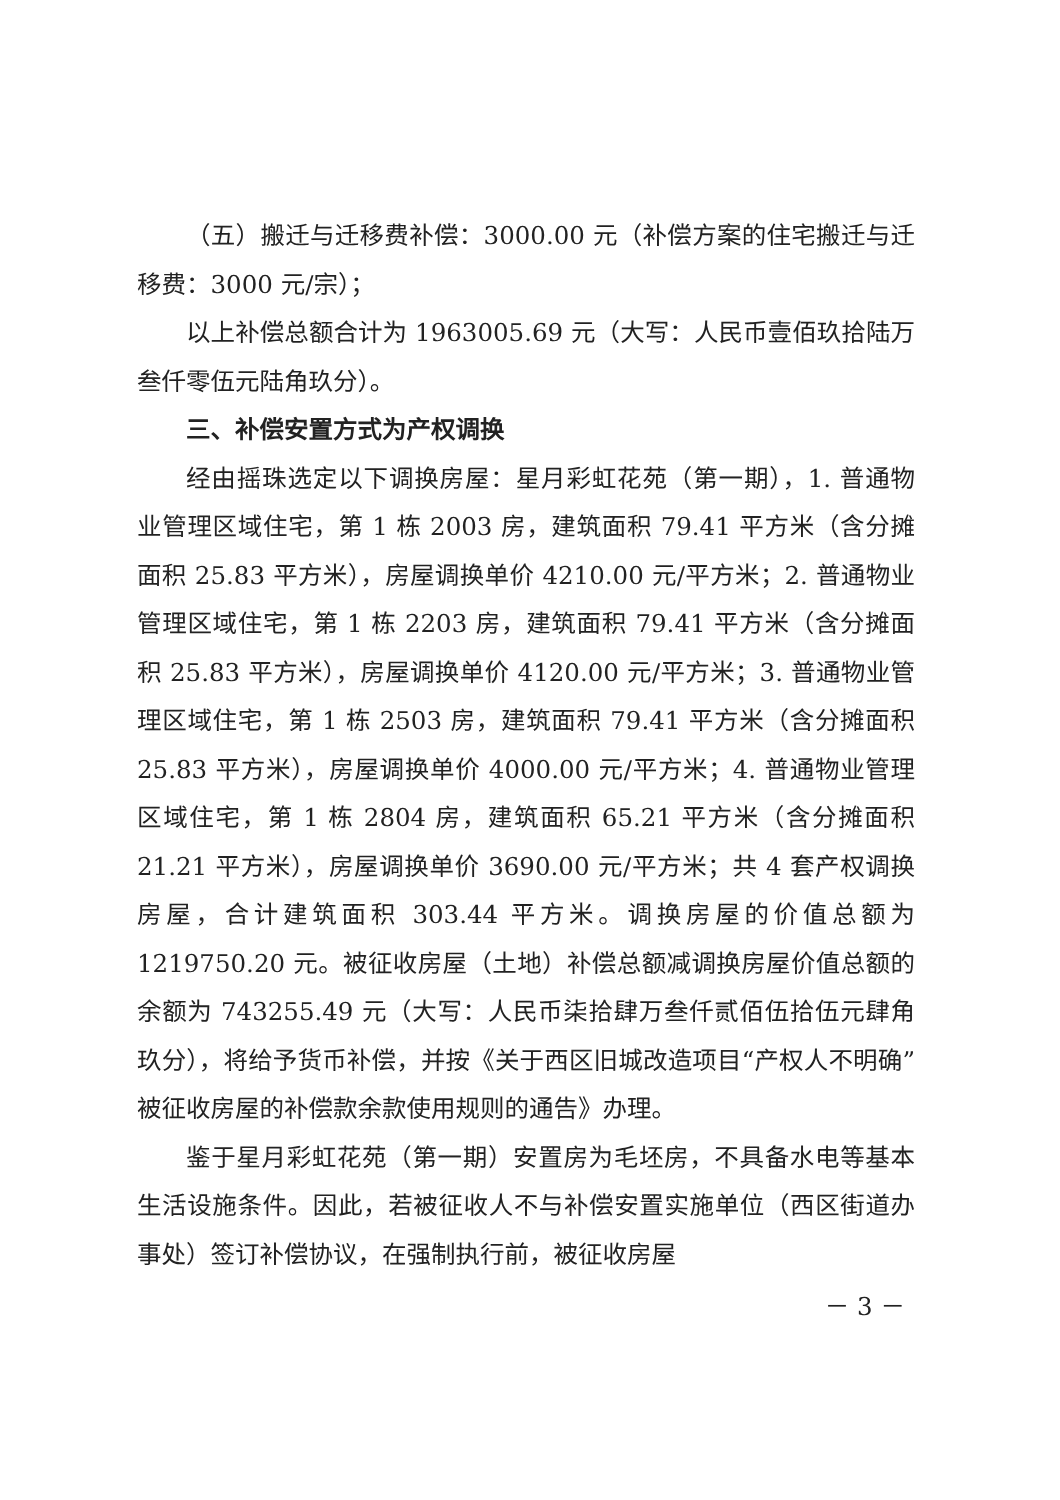（五）搬迁与迁移费补偿：3000.00 元（补偿方案的住宅搬迁与迁移费：3000 元/宗）；
以上补偿总额合计为 1963005.69 元（大写：人民币壹佰玖拾陆万叁仟零伍元陆角玖分）。
三、补偿安置方式为产权调换
经由摇珠选定以下调换房屋：星月彩虹花苑（第一期），1. 普通物业管理区域住宅，第 1 栋 2003 房，建筑面积 79.41 平方米（含分摊面积 25.83 平方米），房屋调换单价 4210.00 元/平方米；2. 普通物业管理区域住宅，第 1 栋 2203 房，建筑面积 79.41 平方米（含分摊面积 25.83 平方米），房屋调换单价 4120.00 元/平方米；3. 普通物业管理区域住宅，第 1 栋 2503 房，建筑面积 79.41 平方米（含分摊面积 25.83 平方米），房屋调换单价 4000.00 元/平方米；4. 普通物业管理区域住宅，第 1 栋 2804 房，建筑面积 65.21 平方米（含分摊面积 21.21 平方米），房屋调换单价 3690.00 元/平方米；共 4 套产权调换房屋，合计建筑面积 303.44 平方米。调换房屋的价值总额为 1219750.20 元。被征收房屋（土地）补偿总额减调换房屋价值总额的余额为 743255.49 元（大写：人民币柒拾肆万叁仟贰佰伍拾伍元肆角玖分），将给予货币补偿，并按《关于西区旧城改造项目“产权人不明确”被征收房屋的补偿款余款使用规则的通告》办理。
鉴于星月彩虹花苑（第一期）安置房为毛坯房，不具备水电等基本生活设施条件。因此，若被征收人不与补偿安置实施单位（西区街道办事处）签订补偿协议，在强制执行前，被征收房屋
－ 3 －